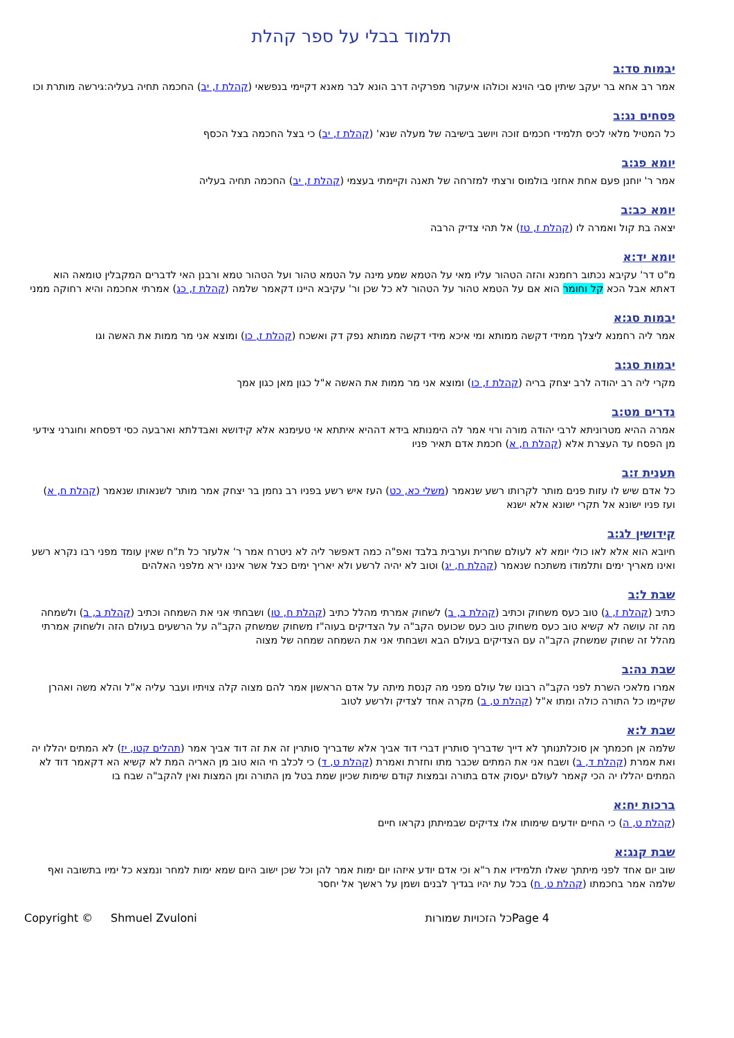תלמוד בבלי על ספר קהלת
יבמות סד:ב
אמר רב אחא בר יעקב שיתין סבי הוינא וכולהו איעקור מפרקיה דרב הונא לבר מאנא דקיימי בנפשאי (קהלת ז, יב) החכמה תחיה בעליה:גירשה מותרת וכו
פסחים נג:ב
כל המטיל מלאי לכיס תלמידי חכמים זוכה ויושב בישיבה של מעלה שנא' (קהלת ז, יב) כי בצל החכמה בצל הכסף
יומא פג:ב
אמר ר' יוחנן פעם אחת אחזני בולמוס ורצתי למזרחה של תאנה וקיימתי בעצמי (קהלת ז, יב) החכמה תחיה בעליה
יומא כב:ב
יצאה בת קול ואמרה לו (קהלת ז, טז) אל תהי צדיק הרבה
יומא יד:א
מ"ט דר' עקיבא נכתוב רחמנא והזה הטהור עליו מאי על הטמא שמע מינה על הטמא טהור ועל הטהור טמא ורבנן האי לדברים המקבלין טומאה הוא דאתא אבל הכא קל וחומר הוא אם על הטמא טהור על הטהור לא כל שכן ור' עקיבא היינו דקאמר שלמה (קהלת ז, כג) אמרתי אחכמה והיא רחוקה ממני
יבמות סג:א
אמר ליה רחמנא ליצלך ממידי דקשה ממותא ומי איכא מידי דקשה ממותא נפק דק ואשכח (קהלת ז, כו) ומוצא אני מר ממות את האשה וגו
יבמות סג:ב
מקרי ליה רב יהודה לרב יצחק בריה (קהלת ז, כו) ומוצא אני מר ממות את האשה א"ל כגון מאן כגון אמך
נדרים מט:ב
אמרה ההיא מטרוניתא לרבי יהודה מורה ורוי אמר לה הימנותא בידא דההיא איתתא אי טעימנא אלא קידושא ואבדלתא וארבעה כסי דפסחא וחוגרני צידעי מן הפסח עד העצרת אלא (קהלת ח, א) חכמת אדם תאיר פניו
תענית ז:ב
כל אדם שיש לו עזות פנים מותר לקרותו רשע שנאמר (משלי כא, כט) העז איש רשע בפניו רב נחמן בר יצחק אמר מותר לשנאותו שנאמר (קהלת ח, א) ועז פניו ישונא אל תקרי ישונא אלא ישנא
קידושין לג:ב
חיובא הוא אלא לאו כולי יומא לא לעולם שחרית וערבית בלבד ואפ"ה כמה דאפשר ליה לא ניטרח אמר ר' אלעזר כל ת"ח שאין עומד מפני רבו נקרא רשע ואינו מאריך ימים ותלמודו משתכח שנאמר (קהלת ח, יג) וטוב לא יהיה לרשע ולא יאריך ימים כצל אשר איננו ירא מלפני האלהים
שבת ל:ב
כתיב (קהלת ז, ג) טוב כעס משחוק וכתיב (קהלת ב, ב) לשחוק אמרתי מהלל כתיב (קהלת ח, טו) ושבחתי אני את השמחה וכתיב (קהלת ב, ב) ולשמחה מה זה עושה לא קשיא טוב כעס משחוק טוב כעס שכועס הקב"ה על הצדיקים בעוה"ז משחוק שמשחק הקב"ה על הרשעים בעולם הזה ולשחוק אמרתי מהלל זה שחוק שמשחק הקב"ה עם הצדיקים בעולם הבא ושבחתי אני את השמחה שמחה של מצוה
שבת נה:ב
אמרו מלאכי השרת לפני הקב"ה רבונו של עולם מפני מה קנסת מיתה על אדם הראשון אמר להם מצוה קלה צויתיו ועבר עליה א"ל והלא משה ואהרן שקיימו כל התורה כולה ומתו א"ל (קהלת ט, ב) מקרה אחד לצדיק ולרשע לטוב
שבת ל:א
שלמה אן חכמתך אן סוכלתנותך לא דייך שדבריך סותרין דברי דוד אביך אלא שדבריך סותרין זה את זה דוד אביך אמר (תהלים קטו, יז) לא המתים יהללו יה ואת אמרת (קהלת ד, ב) ושבח אני את המתים שכבר מתו וחזרת ואמרת (קהלת ט, ד) כי לכלב חי הוא טוב מן האריה המת לא קשיא הא דקאמר דוד לא המתים יהללו יה הכי קאמר לעולם יעסוק אדם בתורה ובמצות קודם שימות שכיון שמת בטל מן התורה ומן המצות ואין להקב"ה שבח בו
ברכות יח:א
(קהלת ט, ה) כי החיים יודעים שימותו אלו צדיקים שבמיתתן נקראו חיים
שבת קנג:א
שוב יום אחד לפני מיתתך שאלו תלמידיו את ר"א וכי אדם יודע איזהו יום ימות אמר להן וכל שכן ישוב היום שמא ימות למחר ונמצא כל ימיו בתשובה ואף שלמה אמר בחכמתו (קהלת ט, ח) בכל עת יהיו בגדיך לבנים ושמן על ראשך אל יחסר
Copyright © Shmuel Zvuloni כל הזכויות שמורות Page 4